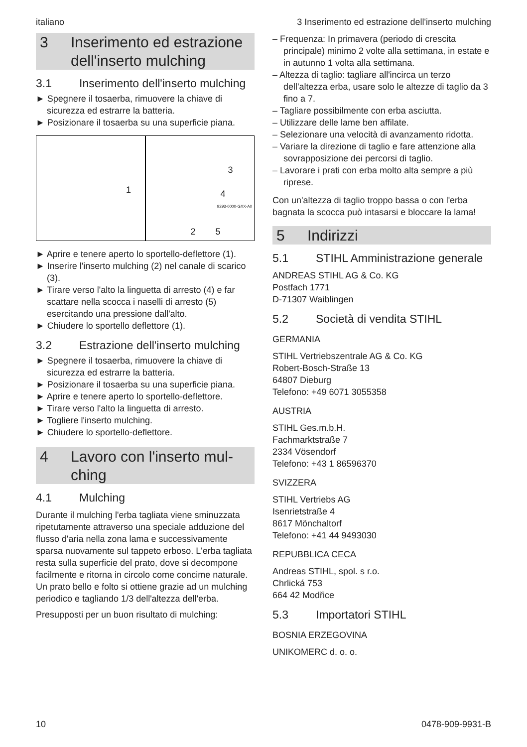italiano 3 Inserimento ed estrazione dell'inserto mulching
3 Inserimento ed estrazione dell'inserto mulching
3.1 Inserimento dell'inserto mul­ching
► Spegnere il tosaerba, rimuovere la chiave di sicurezza ed estrarre la batteria.
► Posizionare il tosaerba su una superficie piana.
1
3
4
2 5
9293-0000-GXX-A0
► Aprire e tenere aperto lo sportello-deflet­tore (1).
► Inserire l'inserto mulching (2) nel canale di scarico (3).
► Tirare verso l'alto la linguetta di arresto (4) e far scattare nella scocca i naselli di arresto (5) esercitando una pressione dall'alto.
► Chiudere lo sportello deflettore (1).
3.2 Estrazione dell'inserto mulching
► Spegnere il tosaerba, rimuovere la chiave di sicurezza ed estrarre la batteria.
► Posizionare il tosaerba su una superficie piana.
► Aprire e tenere aperto lo sportello-deflettore.
► Tirare verso l'alto la linguetta di arresto.
► Togliere l'inserto mulching.
► Chiudere lo sportello-deflettore.
4 Lavoro con l'inserto mul­ching
4.1 Mulching
Durante il mulching l'erba tagliata viene sminuz­zata ripetutamente attraverso una speciale addu­zione del flusso d'aria nella zona lama e succes­sivamente sparsa nuovamente sul tappeto erboso. L'erba tagliata resta sulla superficie del prato, dove si decompone facilmente e ritorna in circolo come concime naturale. Un prato bello e folto si ottiene grazie ad un mulching periodico e tagliando 1/3 dell'altezza dell'erba.
Presupposti per un buon risultato di mulching:
– Frequenza: In primavera (periodo di crescita principale) minimo 2 volte alla settimana, in estate e in autunno 1 volta alla settimana.
– Altezza di taglio: tagliare all'incirca un terzo dell'altezza erba, usare solo le altezze di taglio da 3 fino a 7.
– Tagliare possibilmente con erba asciutta.
– Utilizzare delle lame ben affilate.
– Selezionare una velocità di avanzamento ridotta.
– Variare la direzione di taglio e fare attenzione alla sovrapposizione dei percorsi di taglio.
– Lavorare i prati con erba molto alta sempre a più riprese.
Con un'altezza di taglio troppo bassa o con l'erba bagnata la scocca può intasarsi e bloccare la lama!
5 Indirizzi
5.1 STIHL Amministrazione gene­rale
ANDREAS STIHL AG & Co. KG
Postfach 1771
D-71307 Waiblingen
5.2 Società di vendita STIHL
GERMANIA
STIHL Vertriebszentrale AG & Co. KG
Robert-Bosch-Straße 13
64807 Dieburg
Telefono: +49 6071 3055358
AUSTRIA
STIHL Ges.m.b.H.
Fachmarktstraße 7
2334 Vösendorf
Telefono: +43 1 86596370
SVIZZERA
STIHL Vertriebs AG
Isenrietstraße 4
8617 Mönchaltorf
Telefono: +41 44 9493030
REPUBBLICA CECA
Andreas STIHL, spol. s r.o.
Chrlická 753
664 42 Modřice
5.3 Importatori STIHL
BOSNIA ERZEGOVINA
UNIKOMERC d. o. o.
10 0478-909-9931-B